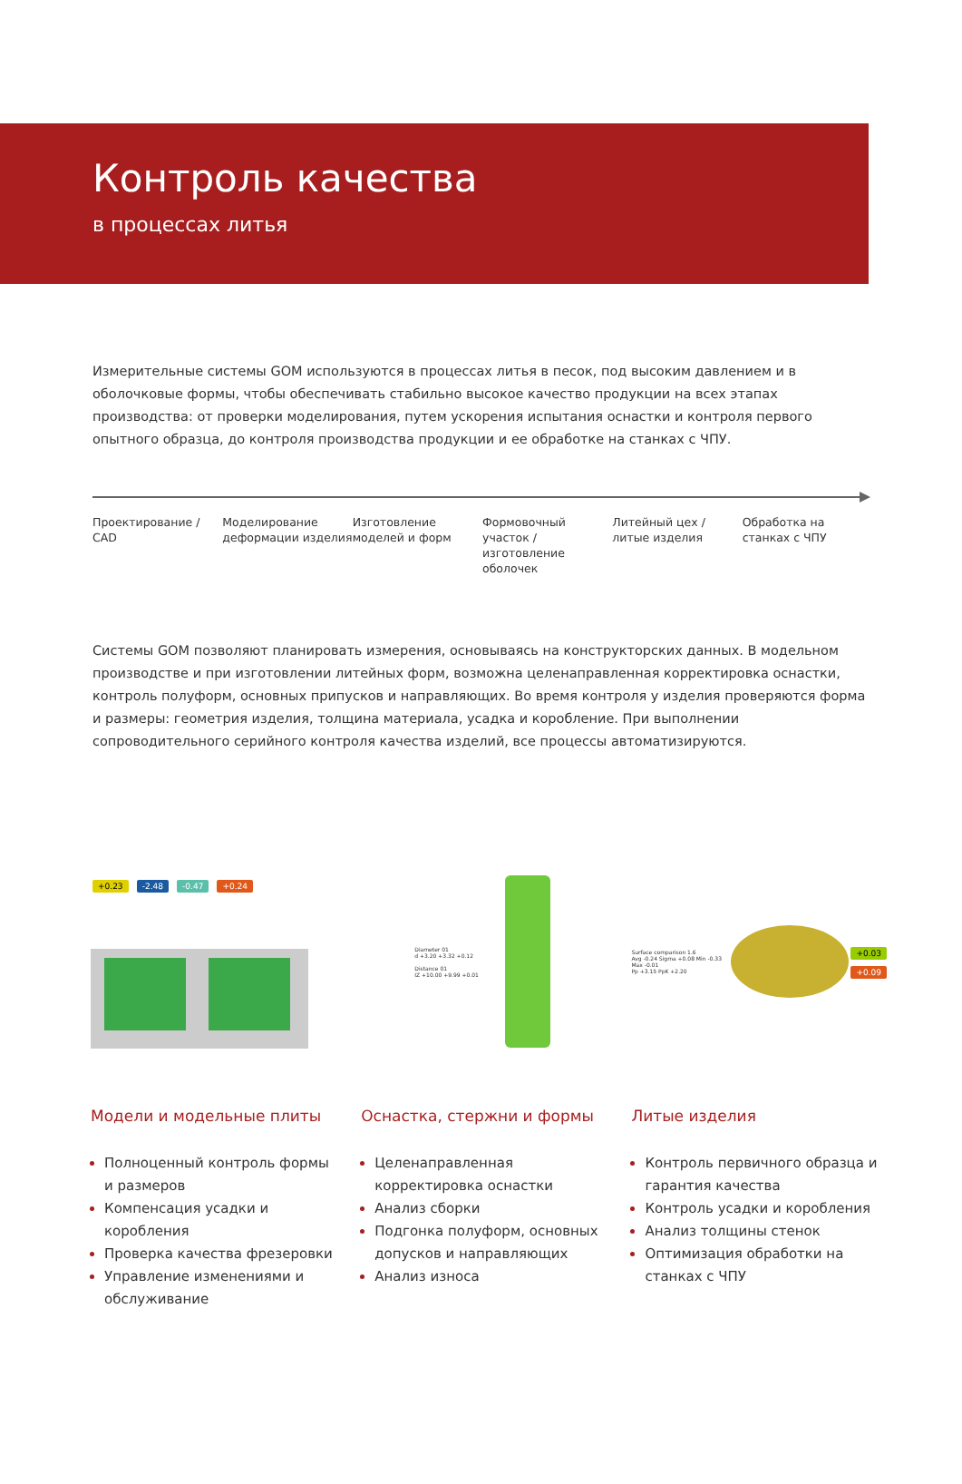Контроль качества
в процессах литья
Измерительные системы GOM используются в процессах литья в песок, под высоким давлением и в оболочковые формы, чтобы обеспечивать стабильно высокое качество продукции на всех этапах производства: от проверки моделирования, путем ускорения испытания оснастки и контроля первого опытного образца, до контроля производства продукции и ее обработке на станках с ЧПУ.
Проектирование / CAD Моделирование деформации изделия
Изготовление моделей и форм Формовочный участок / изготовление оболочек
Литейный цех / литые изделия Обработка на станках с ЧПУ
Системы GOM позволяют планировать измерения, основываясь на конструкторских данных. В модельном производ­стве и при изготовлении литейных форм, возможна целенаправленная корректировка оснастки, контроль полуформ, основных припусков и направляющих. Во время контроля у изделия проверяются форма и размеры: геометрия изделия, толщина материала, усадка и коробление. При выполнении сопроводительного серийного контроля качества изделий, все процессы автоматизируются.
+0.23 -2.48 -0.47 +0.24
Модели и модельные плиты
Полноценный контроль формы и размеров
Компенсация усадки и коробления
Проверка качества фрезеровки
Управление изменениями и обслуживание
Diameter 01
d +3.20 +3.32 +0.12
Distance 01
IZ +10.00 +9.99 +0.01
Оснастка, стержни и формы
Целенаправленная корректировка оснастки
Анализ сборки
Подгонка полуформ, основных допусков и направляющих
Анализ износа
Surface comparison 1.6
Avg -0.24 Sigma +0.08 Min -0.33 Max -0.01
Pp +3.15 PpK +2.20
+0.03
+0.09
Литые изделия
Контроль первичного образца и гарантия качества
Контроль усадки и коробления
Анализ толщины стенок
Оптимизация обработки на станках с ЧПУ